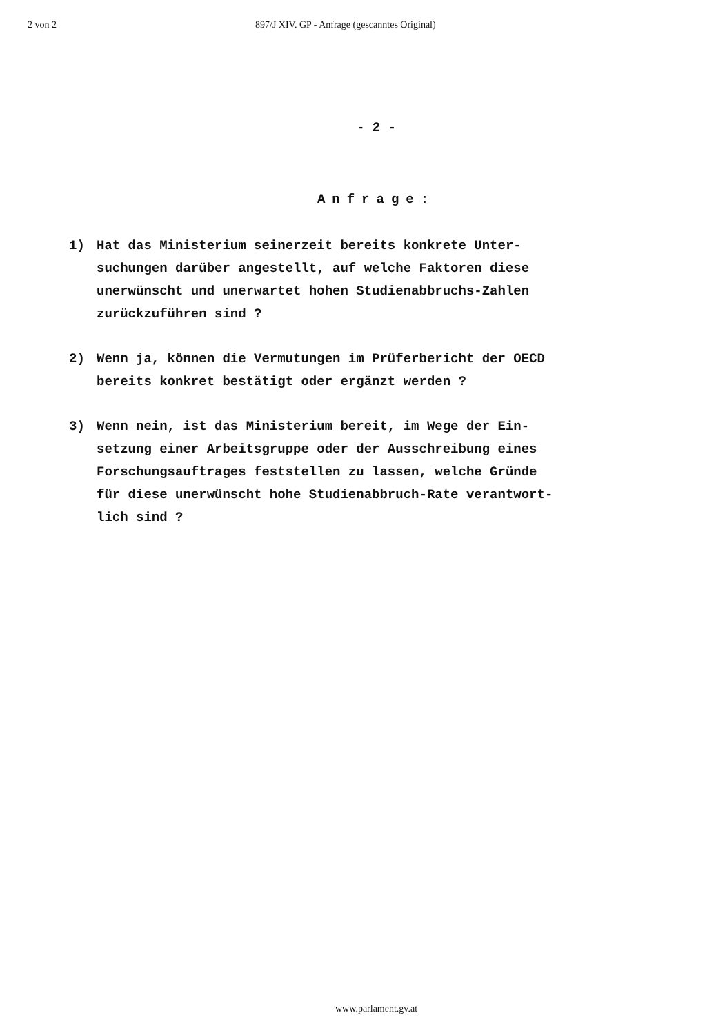2 von 2 897/J XIV. GP - Anfrage (gescanntes Original)
- 2 -
Anfrage:
1) Hat das Ministerium seinerzeit bereits konkrete Unter-
suchungen darüber angestellt, auf welche Faktoren diese
unerwünscht und unerwartet hohen Studienabbruchs-Zahlen
zurückzuführen sind ?
2) Wenn ja, können die Vermutungen im Prüferbericht der OECD
bereits konkret bestätigt oder ergänzt werden ?
3) Wenn nein, ist das Ministerium bereit, im Wege der Ein-
setzung einer Arbeitsgruppe oder der Ausschreibung eines
Forschungsauftrages feststellen zu lassen, welche Gründe
für diese unerwünscht hohe Studienabbruch-Rate verantwort-
lich sind ?
www.parlament.gv.at